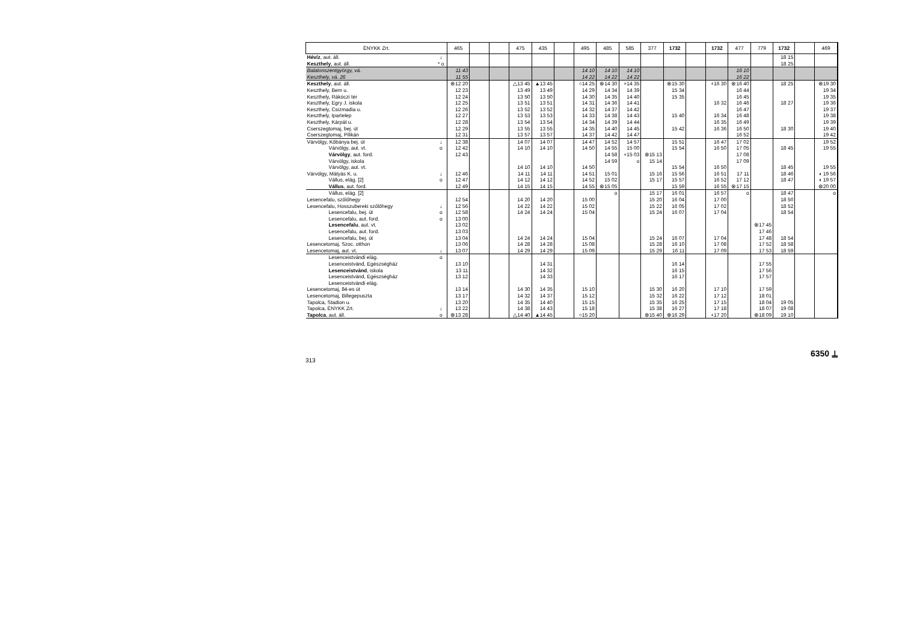| ÉNYKK Zrt. | | 465 | | | 475 | 435 | | 495 | 485 | 585 | 377 | 1732 | | 1732 | 477 | 779 | 1732 | | 469 |
| --- | --- | --- | --- | --- | --- | --- | --- | --- | --- | --- | --- | --- | --- | --- | --- | --- | --- | --- | --- |
| Hévíz , aut. áll. | ↓ | | | | | | | | | | | | | | | | 18 15 | | |
| Keszthely , aut. áll. | * o | | | | | | | | | | | | | | | | 18 25 | | |
| Balatonszentgyörgy, vá. | | 11 43 | | | | | | 14 10 | 14 10 | 14 10 | | | | | 16 10 | | | | |
| Keszthely, vá. 26 | | 11 55 | | | | | | 14 22 | 14 22 | 14 22 | | | | | 16 22 | | | | |
| Keszthely , aut. áll. | | ⊗12 20 | | | △13 45 | ▲13 45 | | ○14 25 | ⊗14 30 | +14 35 | | ⊗15 30 | | +16 30 | ⊗16 40 | | 18 25 | | ⊗19 30 |
| Keszthely, Bem u. | | 12 23 | | | 13 49 | 13 49 | | 14 29 | 14 34 | 14 39 | | 15 34 | | | 16 44 | | | | 19 34 |
| Keszthely, Rákóczi tér | | 12 24 | | | 13 50 | 13 50 | | 14 30 | 14 35 | 14 40 | | 15 35 | | | 16 45 | | | | 19 35 |
| Keszthely, Egry J. iskola | | 12 25 | | | 13 51 | 13 51 | | 14 31 | 14 36 | 14 41 | | | | 16 32 | 16 46 | | 18 27 | | 19 36 |
| Keszthely, Csizmadia u. | | 12 26 | | | 13 52 | 13 52 | | 14 32 | 14 37 | 14 42 | | | | | 16 47 | | | | 19 37 |
| Keszthely, Ipartelep | | 12 27 | | | 13 53 | 13 53 | | 14 33 | 14 38 | 14 43 | | 15 40 | | 16 34 | 16 48 | | | | 19 38 |
| Keszthely, Kárpát u. | | 12 28 | | | 13 54 | 13 54 | | 14 34 | 14 39 | 14 44 | | | | 16 35 | 16 49 | | | | 19 39 |
| Cserszegtomaj, bej. út | | 12 29 | | | 13 55 | 13 55 | | 14 35 | 14 40 | 14 45 | | 15 42 | | 16 36 | 16 50 | | 18 30 | | 19 40 |
| Cserszegtomaj, Pilikán | | 12 31 | | | 13 57 | 13 57 | | 14 37 | 14 42 | 14 47 | | | | | 16 52 | | | | 19 42 |
| Várvölgy, Kőbánya bej. út | ↓ | 12 38 | | | 14 07 | 14 07 | | 14 47 | 14 52 | 14 57 | | 15 51 | | 16 47 | 17 02 | | | | 19 52 |
| Várvölgy, aut. vt. | o | 12 42 | | | 14 10 | 14 10 | | 14 50 | 14 55 | 15 00 | | 15 54 | | 16 50 | 17 05 | | 18 45 | | 19 55 |
| Várvölgy , aut. ford. | | 12 43 | | | | | | | 14 58 | +15 03 | ⊗15 13 | | | | 17 08 | | | | |
| Várvölgy, iskola | | | | | | | | | 14 59 | o | 15 14 | | | | 17 09 | | | | |
| Várvölgy, aut. vt. | | | | | 14 10 | 14 10 | | 14 50 | | | | 15 54 | | 16 50 | | | 18 45 | | 19 55 |
| Várvölgy, Mátyás K. u. | ↓ | 12 46 | | | 14 11 | 14 11 | | 14 51 | 15 01 | | 15 16 | 15 56 | | 16 51 | 17 11 | | 18 46 | | ◖ 19 56 |
| Vállus, elág. [2] | o | 12 47 | | | 14 12 | 14 12 | | 14 52 | 15 02 | | 15 17 | 15 57 | | 16 52 | 17 12 | | 18 47 | | ◖ 19 57 |
| Vállus , aut. ford. | | 12 49 | | | 14 15 | 14 15 | | 14 55 | ⊗15 05 | | | 15 59 | | 16 55 | ⊗17 15 | | | | ⊗20 00 |
| Vállus, elág. [2] | | | | | | | | | o | | 15 17 | 16 01 | | 16 57 | o | | 18 47 | | o |
| Lesencefalu, szőlőhegy | | 12 54 | | | 14 20 | 14 20 | | 15 00 | | | 15 20 | 16 04 | | 17 00 | | | 18 50 | | |
| Lesencefalu, Hosszubereki szőlőhegy | ↓ | 12 56 | | | 14 22 | 14 22 | | 15 02 | | | 15 22 | 16 05 | | 17 02 | | | 18 52 | | |
| Lesencefalu, bej. út | o | 12 58 | | | 14 24 | 14 24 | | 15 04 | | | 15 24 | 16 07 | | 17 04 | | | 18 54 | | |
| Lesencefalu, aut. ford. | o | 13 00 | | | | | | | | | | | | | | | | | |
| Lesencefalu , aut. vt. | | 13 02 | | | | | | | | | | | | | | ⊗17 45 | | | |
| Lesencefalu, aut. ford. | | 13 03 | | | | | | | | | | | | | | 17 46 | | | |
| Lesencefalu, bej. út | | 13 04 | | | 14 24 | 14 24 | | 15 04 | | | 15 24 | 16 07 | | 17 04 | | 17 48 | 18 54 | | |
| Lesencetomaj, Szoc. otthon | | 13 06 | | | 14 28 | 14 28 | | 15 08 | | | 15 28 | 16 10 | | 17 08 | | 17 52 | 18 58 | | |
| Lesencetomaj, aut. vt. | ↓ | 13 07 | | | 14 29 | 14 29 | | 15 09 | | | 15 29 | 16 11 | | 17 09 | | 17 53 | 18 59 | | |
| Lesenceistvándi elág. | o | | | | | | | | | | | | | | | | | | |
| Lesenceistvánd, Egészségház | | 13 10 | | | | 14 31 | | | | | | 16 14 | | | | 17 55 | | | |
| Lesenceistvánd , iskola | | 13 11 | | | | 14 32 | | | | | | 16 15 | | | | 17 56 | | | |
| Lesenceistvánd, Egészségház | | 13 12 | | | | 14 33 | | | | | | 16 17 | | | | 17 57 | | | |
| Lesenceistvándi elág. | | | | | | | | | | | | | | | | | | | |
| Lesencetomaj, 84-es út | | 13 14 | | | 14 30 | 14 35 | | 15 10 | | | 15 30 | 16 20 | | 17 10 | | 17 59 | | | |
| Lesencetomaj, Billegepuszta | | 13 17 | | | 14 32 | 14 37 | | 15 12 | | | 15 32 | 16 22 | | 17 12 | | 18 01 | | | |
| Tapolca, Stadion u. | | 13 20 | | | 14 35 | 14 40 | | 15 15 | | | 15 35 | 16 25 | | 17 15 | | 18 04 | 19 05 | | |
| Tapolca, ÉNYKK Zrt. | ↓ | 13 22 | | | 14 38 | 14 43 | | 15 18 | | | 15 38 | 16 27 | | 17 18 | | 18 07 | 19 08 | | |
| Tapolca , aut. áll. | o | ⊗13 28 | | | △14 40 | ▲14 45 | | ○15 20 | | | ⊗15 40 | ⊗16 29 | | +17 20 | | ⊗18 09 | 19 10 | | |
313
6350 ⍊